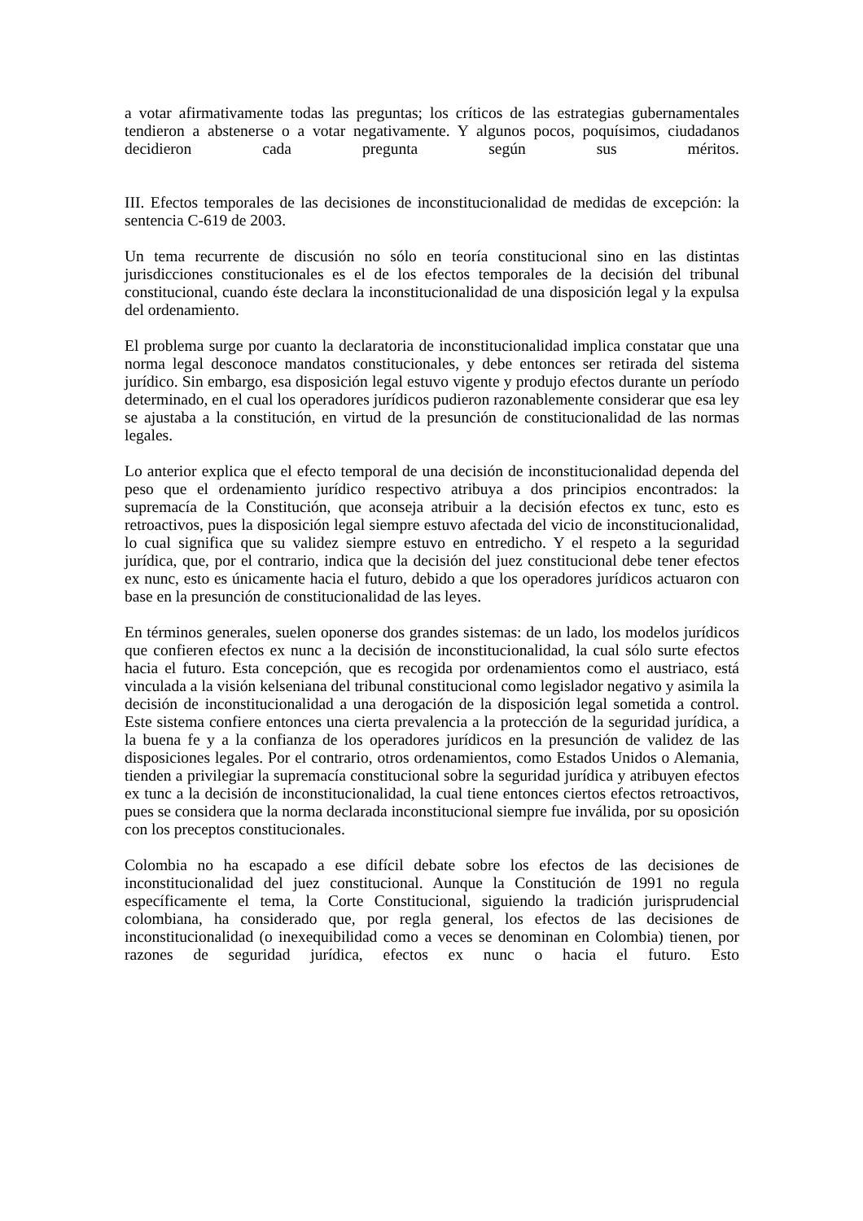a votar afirmativamente todas las preguntas; los críticos de las estrategias gubernamentales tendieron a abstenerse o a votar negativamente. Y algunos pocos, poquísimos, ciudadanos decidieron cada pregunta según sus méritos.
III. Efectos temporales de las decisiones de inconstitucionalidad de medidas de excepción: la sentencia C-619 de 2003.
Un tema recurrente de discusión no sólo en teoría constitucional sino en las distintas jurisdicciones constitucionales es el de los efectos temporales de la decisión del tribunal constitucional, cuando éste declara la inconstitucionalidad de una disposición legal y la expulsa del ordenamiento.
El problema surge por cuanto la declaratoria de inconstitucionalidad implica constatar que una norma legal desconoce mandatos constitucionales, y debe entonces ser retirada del sistema jurídico. Sin embargo, esa disposición legal estuvo vigente y produjo efectos durante un período determinado, en el cual los operadores jurídicos pudieron razonablemente considerar que esa ley se ajustaba a la constitución, en virtud de la presunción de constitucionalidad de las normas legales.
Lo anterior explica que el efecto temporal de una decisión de inconstitucionalidad dependa del peso que el ordenamiento jurídico respectivo atribuya a dos principios encontrados: la supremacía de la Constitución, que aconseja atribuir a la decisión efectos ex tunc, esto es retroactivos, pues la disposición legal siempre estuvo afectada del vicio de inconstitucionalidad, lo cual significa que su validez siempre estuvo en entredicho. Y el respeto a la seguridad jurídica, que, por el contrario, indica que la decisión del juez constitucional debe tener efectos ex nunc, esto es únicamente hacia el futuro, debido a que los operadores jurídicos actuaron con base en la presunción de constitucionalidad de las leyes.
En términos generales, suelen oponerse dos grandes sistemas: de un lado, los modelos jurídicos que confieren efectos ex nunc a la decisión de inconstitucionalidad, la cual sólo surte efectos hacia el futuro. Esta concepción, que es recogida por ordenamientos como el austriaco, está vinculada a la visión kelseniana del tribunal constitucional como legislador negativo y asimila la decisión de inconstitucionalidad a una derogación de la disposición legal sometida a control. Este sistema confiere entonces una cierta prevalencia a la protección de la seguridad jurídica, a la buena fe y a la confianza de los operadores jurídicos en la presunción de validez de las disposiciones legales. Por el contrario, otros ordenamientos, como Estados Unidos o Alemania, tienden a privilegiar la supremacía constitucional sobre la seguridad jurídica y atribuyen efectos ex tunc a la decisión de inconstitucionalidad, la cual tiene entonces ciertos efectos retroactivos, pues se considera que la norma declarada inconstitucional siempre fue inválida, por su oposición con los preceptos constitucionales.
Colombia no ha escapado a ese difícil debate sobre los efectos de las decisiones de inconstitucionalidad del juez constitucional. Aunque la Constitución de 1991 no regula específicamente el tema, la Corte Constitucional, siguiendo la tradición jurisprudencial colombiana, ha considerado que, por regla general, los efectos de las decisiones de inconstitucionalidad (o inexequibilidad como a veces se denominan en Colombia) tienen, por razones de seguridad jurídica, efectos ex nunc o hacia el futuro. Esto